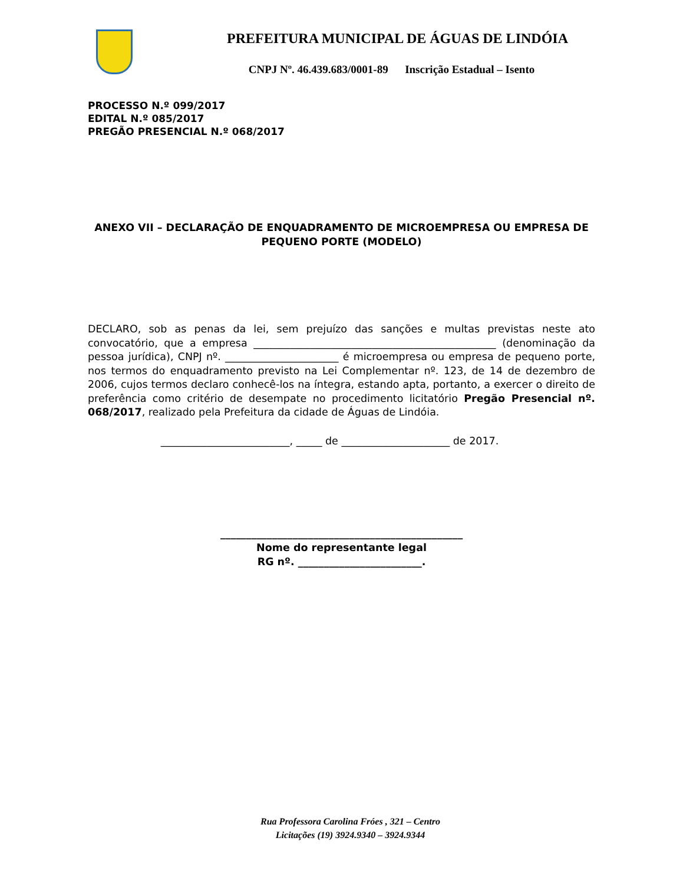PREFEITURA MUNICIPAL DE ÁGUAS DE LINDÓIA
CNPJ Nº. 46.439.683/0001-89 Inscrição Estadual – Isento
PROCESSO N.º 099/2017
EDITAL N.º 085/2017
PREGÃO PRESENCIAL N.º 068/2017
ANEXO VII – DECLARAÇÃO DE ENQUADRAMENTO DE MICROEMPRESA OU EMPRESA DE PEQUENO PORTE (MODELO)
DECLARO, sob as penas da lei, sem prejuízo das sanções e multas previstas neste ato convocatório, que a empresa _______________________________________________ (denominação da pessoa jurídica), CNPJ nº. ______________________ é microempresa ou empresa de pequeno porte, nos termos do enquadramento previsto na Lei Complementar nº. 123, de 14 de dezembro de 2006, cujos termos declaro conhecê-los na íntegra, estando apta, portanto, a exercer o direito de preferência como critério de desempate no procedimento licitatório Pregão Presencial nº. 068/2017, realizado pela Prefeitura da cidade de Águas de Lindóia.
_________________________, _____ de _____________________ de 2017.
_______________________________________________
Nome do representante legal
RG nº. ________________________.
Rua Professora Carolina Fróes , 321 – Centro
Licitações (19) 3924.9340 – 3924.9344